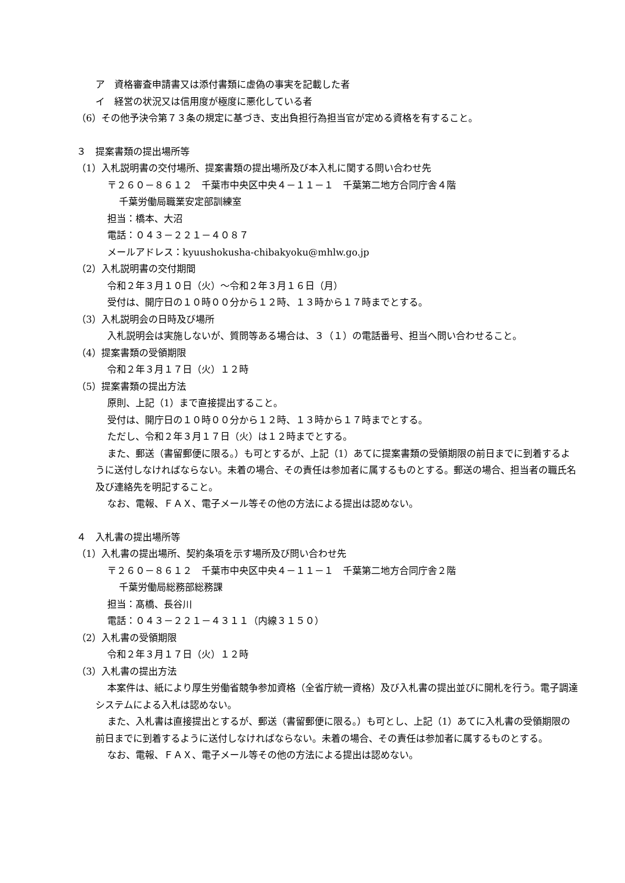ア　資格審査申請書又は添付書類に虚偽の事実を記載した者
イ　経営の状況又は信用度が極度に悪化している者
（6）その他予決令第７３条の規定に基づき、支出負担行為担当官が定める資格を有すること。
３　提案書類の提出場所等
（1）入札説明書の交付場所、提案書類の提出場所及び本入札に関する問い合わせ先
〒２６０－８６１２　千葉市中央区中央４－１１－１　千葉第二地方合同庁舎４階
千葉労働局職業安定部訓練室
担当：橋本、大沼
電話：０４３－２２１－４０８７
メールアドレス：kyuushokusha-chibakyoku@mhlw.go.jp
（2）入札説明書の交付期間
令和２年３月１０日（火）～令和２年３月１６日（月）
受付は、開庁日の１０時００分から１２時、１３時から１７時までとする。
（3）入札説明会の日時及び場所
入札説明会は実施しないが、質問等ある場合は、３（１）の電話番号、担当へ問い合わせること。
（4）提案書類の受領期限
令和２年３月１７日（火）１２時
（5）提案書類の提出方法
原則、上記（1）まで直接提出すること。
受付は、開庁日の１０時００分から１２時、１３時から１７時までとする。
ただし、令和２年３月１７日（火）は１２時までとする。
また、郵送（書留郵便に限る。）も可とするが、上記（1）あてに提案書類の受領期限の前日までに到着するように送付しなければならない。未着の場合、その責任は参加者に属するものとする。郵送の場合、担当者の職氏名及び連絡先を明記すること。
なお、電報、ＦＡＸ、電子メール等その他の方法による提出は認めない。
４　入札書の提出場所等
（1）入札書の提出場所、契約条項を示す場所及び問い合わせ先
〒２６０－８６１２　千葉市中央区中央４－１１－１　千葉第二地方合同庁舎２階
千葉労働局総務部総務課
担当：髙橋、長谷川
電話：０４３－２２１－４３１１（内線３１５０）
（2）入札書の受領期限
令和２年３月１７日（火）１２時
（3）入札書の提出方法
本案件は、紙により厚生労働省競争参加資格（全省庁統一資格）及び入札書の提出並びに開札を行う。電子調達システムによる入札は認めない。
また、入札書は直接提出とするが、郵送（書留郵便に限る。）も可とし、上記（1）あてに入札書の受領期限の前日までに到着するように送付しなければならない。未着の場合、その責任は参加者に属するものとする。
なお、電報、ＦＡＸ、電子メール等その他の方法による提出は認めない。